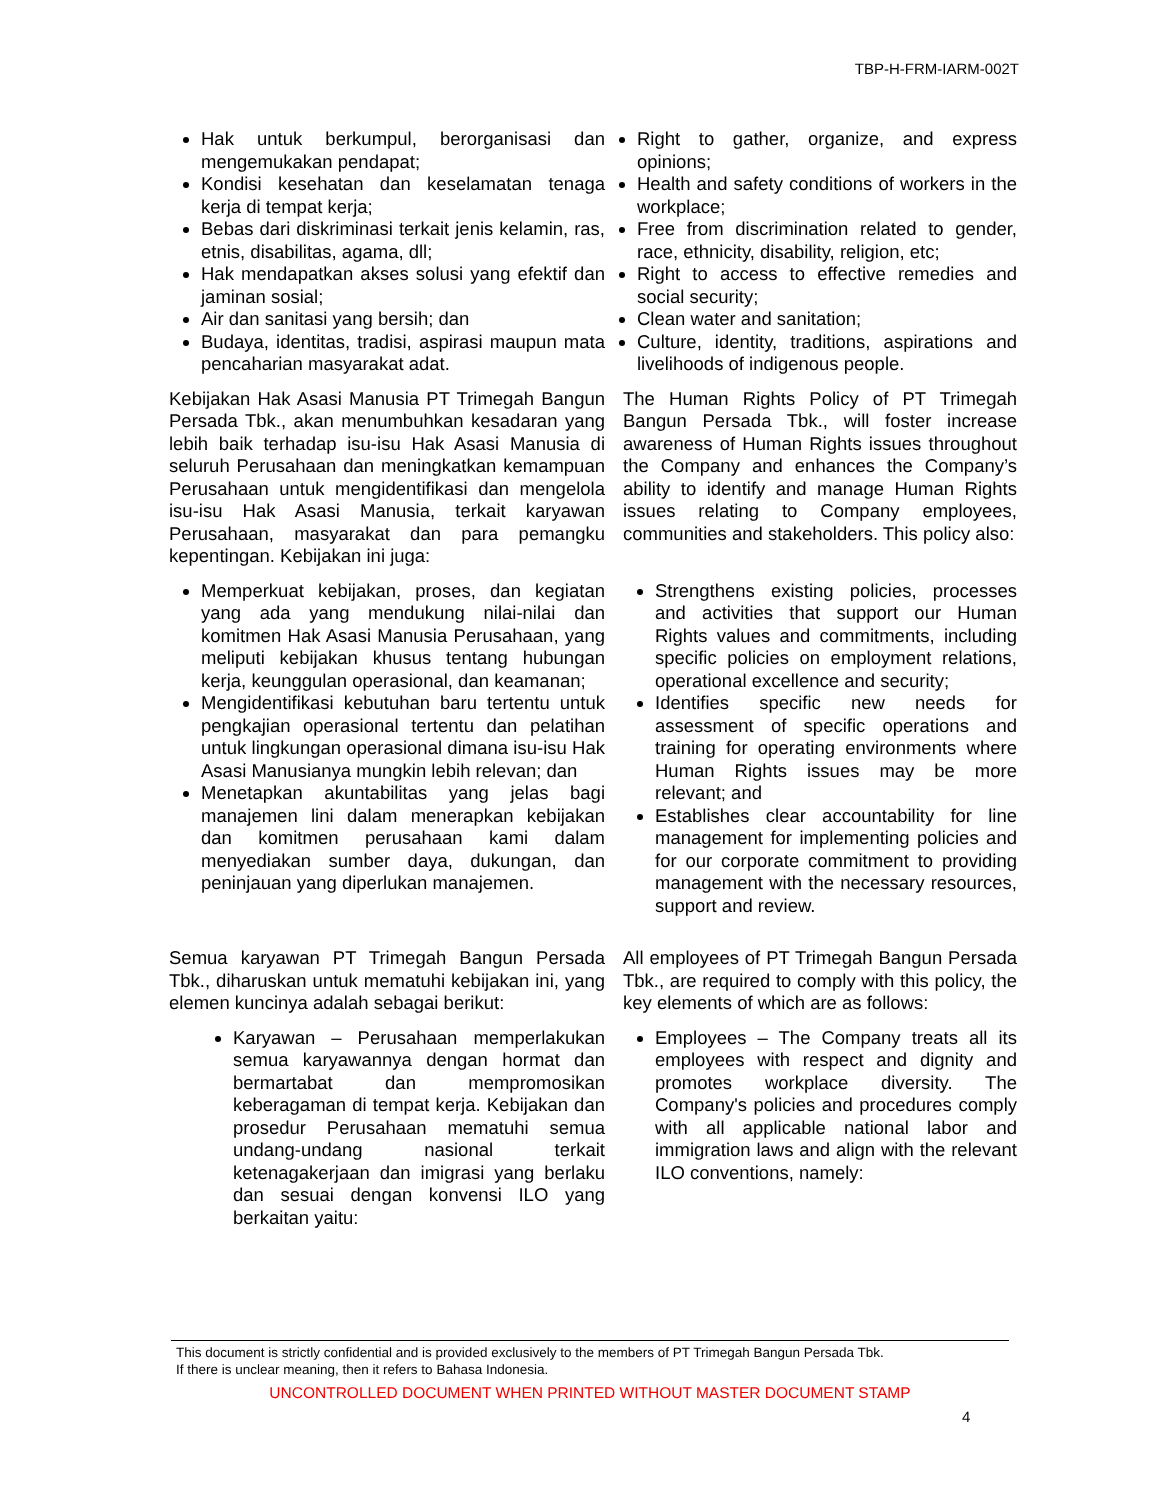TBP-H-FRM-IARM-002T
Hak untuk berkumpul, berorganisasi dan mengemukakan pendapat;
Kondisi kesehatan dan keselamatan tenaga kerja di tempat kerja;
Bebas dari diskriminasi terkait jenis kelamin, ras, etnis, disabilitas, agama, dll;
Hak mendapatkan akses solusi yang efektif dan jaminan sosial;
Air dan sanitasi yang bersih; dan
Budaya, identitas, tradisi, aspirasi maupun mata pencaharian masyarakat adat.
Right to gather, organize, and express opinions;
Health and safety conditions of workers in the workplace;
Free from discrimination related to gender, race, ethnicity, disability, religion, etc;
Right to access to effective remedies and social security;
Clean water and sanitation;
Culture, identity, traditions, aspirations and livelihoods of indigenous people.
Kebijakan Hak Asasi Manusia PT Trimegah Bangun Persada Tbk., akan menumbuhkan kesadaran yang lebih baik terhadap isu-isu Hak Asasi Manusia di seluruh Perusahaan dan meningkatkan kemampuan Perusahaan untuk mengidentifikasi dan mengelola isu-isu Hak Asasi Manusia, terkait karyawan Perusahaan, masyarakat dan para pemangku kepentingan. Kebijakan ini juga:
The Human Rights Policy of PT Trimegah Bangun Persada Tbk., will foster increase awareness of Human Rights issues throughout the Company and enhances the Company’s ability to identify and manage Human Rights issues relating to Company employees, communities and stakeholders. This policy also:
Memperkuat kebijakan, proses, dan kegiatan yang ada yang mendukung nilai-nilai dan komitmen Hak Asasi Manusia Perusahaan, yang meliputi kebijakan khusus tentang hubungan kerja, keunggulan operasional, dan keamanan;
Mengidentifikasi kebutuhan baru tertentu untuk pengkajian operasional tertentu dan pelatihan untuk lingkungan operasional dimana isu-isu Hak Asasi Manusianya mungkin lebih relevan; dan
Menetapkan akuntabilitas yang jelas bagi manajemen lini dalam menerapkan kebijakan dan komitmen perusahaan kami dalam menyediakan sumber daya, dukungan, dan peninjauan yang diperlukan manajemen.
Strengthens existing policies, processes and activities that support our Human Rights values and commitments, including specific policies on employment relations, operational excellence and security;
Identifies specific new needs for assessment of specific operations and training for operating environments where Human Rights issues may be more relevant; and
Establishes clear accountability for line management for implementing policies and for our corporate commitment to providing management with the necessary resources, support and review.
Semua karyawan PT Trimegah Bangun Persada Tbk., diharuskan untuk mematuhi kebijakan ini, yang elemen kuncinya adalah sebagai berikut:
All employees of PT Trimegah Bangun Persada Tbk., are required to comply with this policy, the key elements of which are as follows:
Karyawan – Perusahaan memperlakukan semua karyawannya dengan hormat dan bermartabat dan mempromosikan keberagaman di tempat kerja. Kebijakan dan prosedur Perusahaan mematuhi semua undang-undang nasional terkait ketenagakerjaan dan imigrasi yang berlaku dan sesuai dengan konvensi ILO yang berkaitan yaitu:
Employees – The Company treats all its employees with respect and dignity and promotes workplace diversity. The Company's policies and procedures comply with all applicable national labor and immigration laws and align with the relevant ILO conventions, namely:
This document is strictly confidential and is provided exclusively to the members of PT Trimegah Bangun Persada Tbk.
If there is unclear meaning, then it refers to Bahasa Indonesia.
UNCONTROLLED DOCUMENT WHEN PRINTED WITHOUT MASTER DOCUMENT STAMP
4